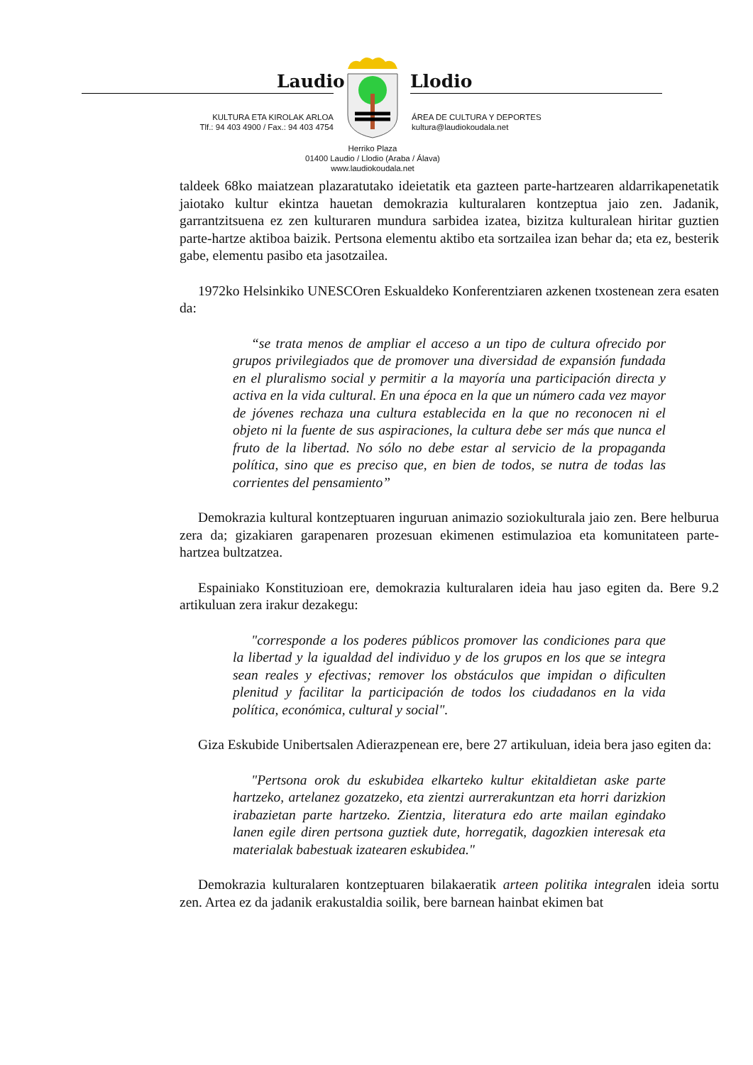Laudio Llodio
KULTURA ETA KIROLAK ARLOA
Tlf.: 94 403 4900 / Fax.: 94 403 4754
ÁREA DE CULTURA Y DEPORTES
kultura@laudiokoudala.net
Herriko Plaza
01400 Laudio / Llodio (Araba / Álava)
www.laudiokoudala.net
taldeek 68ko maiatzean plazaratutako ideietatik eta gazteen parte-hartzearen aldarrikapenetatik jaiotako kultur ekintza hauetan demokrazia kulturalaren kontzeptua jaio zen. Jadanik, garrantzitsuena ez zen kulturaren mundura sarbidea izatea, bizitza kulturalean hiritar guztien parte-hartze aktiboa baizik. Pertsona elementu aktibo eta sortzailea izan behar da; eta ez, besterik gabe, elementu pasibo eta jasotzailea.
1972ko Helsinkiko UNESCOren Eskualdeko Konferentziaren azkenen txostenean zera esaten da:
“se trata menos de ampliar el acceso a un tipo de cultura ofrecido por grupos privilegiados que de promover una diversidad de expansión fundada en el pluralismo social y permitir a la mayoría una participación directa y activa en la vida cultural. En una época en la que un número cada vez mayor de jóvenes rechaza una cultura establecida en la que no reconocen ni el objeto ni la fuente de sus aspiraciones, la cultura debe ser más que nunca el fruto de la libertad. No sólo no debe estar al servicio de la propaganda política, sino que es preciso que, en bien de todos, se nutra de todas las corrientes del pensamiento”
Demokrazia kultural kontzeptuaren inguruan animazio soziokulturala jaio zen. Bere helburua zera da; gizakiaren garapenaren prozesuan ekimenen estimulazioa eta komunitateen parte-hartzea bultzatzea.
Espainiako Konstituzioan ere, demokrazia kulturalaren ideia hau jaso egiten da. Bere 9.2 artikuluan zera irakur dezakegu:
"corresponde a los poderes públicos promover las condiciones para que la libertad y la igualdad del individuo y de los grupos en los que se integra sean reales y efectivas; remover los obstáculos que impidan o dificulten plenitud y facilitar la participación de todos los ciudadanos en la vida política, económica, cultural y social".
Giza Eskubide Unibertsalen Adierazpenean ere, bere 27 artikuluan, ideia bera jaso egiten da:
"Pertsona orok du eskubidea elkarteko kultur ekitaldietan aske parte hartzeko, artelanez gozatzeko, eta zientzi aurrerakuntzan eta horri darizkion irabazietan parte hartzeko. Zientzia, literatura edo arte mailan egindako lanen egile diren pertsona guztiek dute, horregatik, dagozkien interesak eta materialak babestuak izatearen eskubidea."
Demokrazia kulturalaren kontzeptuaren bilakaeratik arteen politika integralen ideia sortu zen. Artea ez da jadanik erakustaldia soilik, bere barnean hainbat ekimen bat